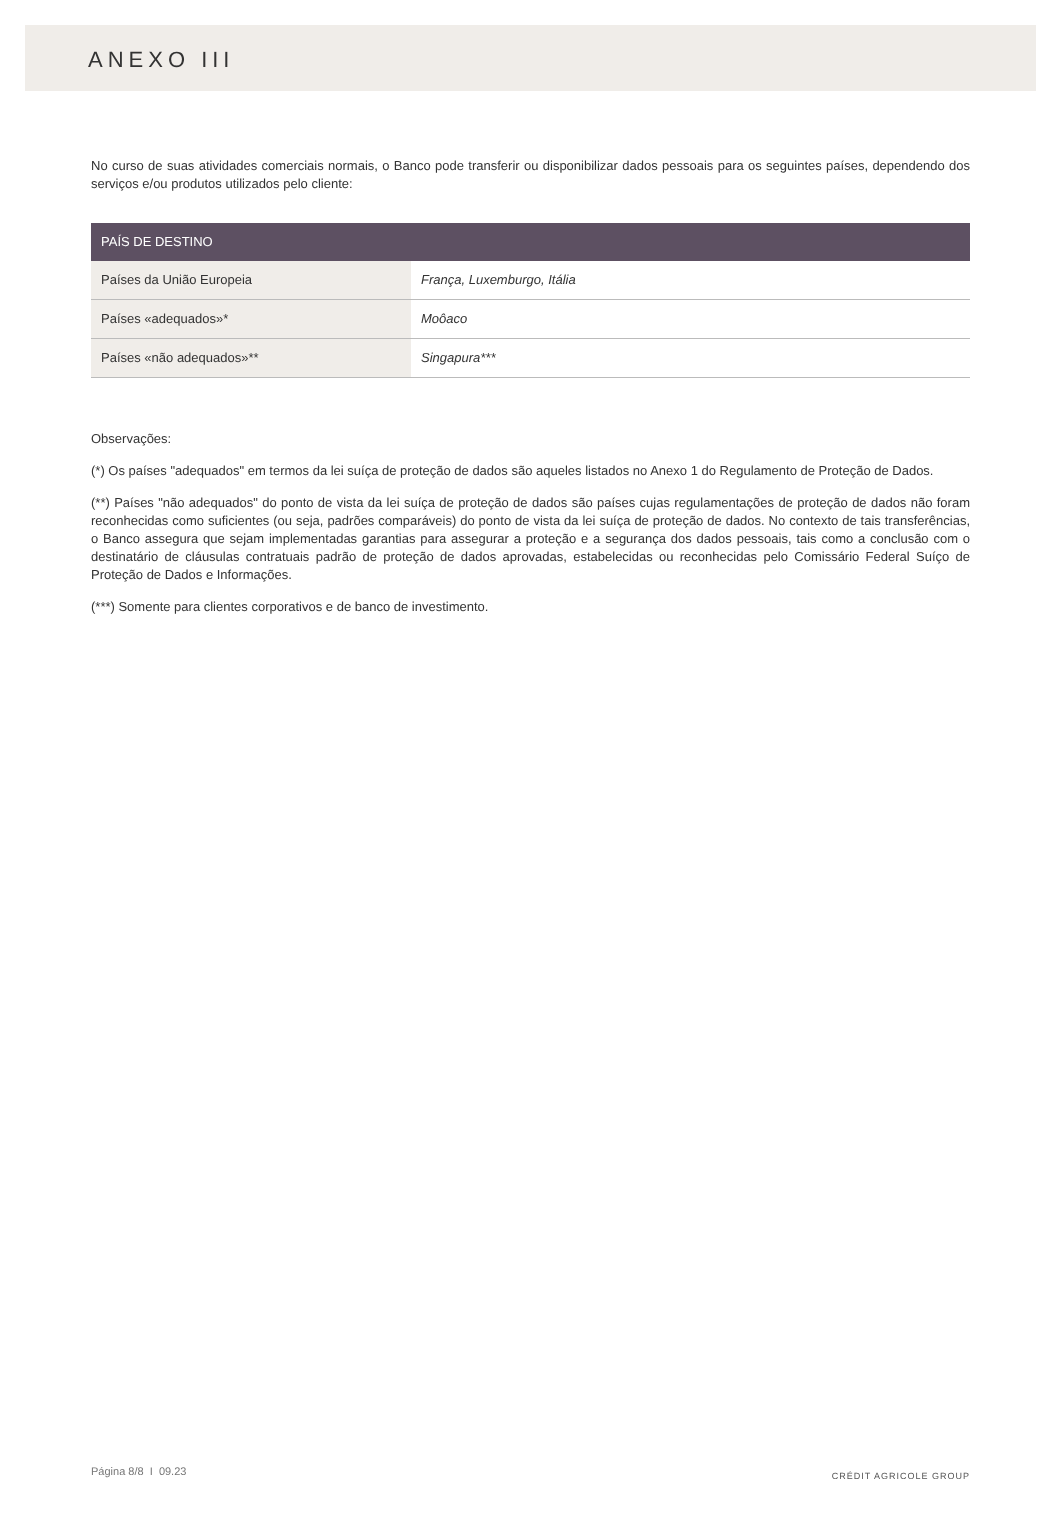ANEXO III
No curso de suas atividades comerciais normais, o Banco pode transferir ou disponibilizar dados pessoais para os seguintes países, dependendo dos serviços e/ou produtos utilizados pelo cliente:
| PAÍS DE DESTINO | |
| --- | --- |
| Países da União Europeia | França, Luxemburgo, Itália |
| Países «adequados»* | Moôaco |
| Países «não adequados»** | Singapura*** |
Observações:
(*) Os países "adequados" em termos da lei suíça de proteção de dados são aqueles listados no Anexo 1 do Regulamento de Proteção de Dados.
(**) Países "não adequados" do ponto de vista da lei suíça de proteção de dados são países cujas regulamentações de proteção de dados não foram reconhecidas como suficientes (ou seja, padrões comparáveis) do ponto de vista da lei suíça de proteção de dados. No contexto de tais transferências, o Banco assegura que sejam implementadas garantias para assegurar a proteção e a segurança dos dados pessoais, tais como a conclusão com o destinatário de cláusulas contratuais padrão de proteção de dados aprovadas, estabelecidas ou reconhecidas pelo Comissário Federal Suíço de Proteção de Dados e Informações.
(***) Somente para clientes corporativos e de banco de investimento.
Página 8/8 I 09.23 CRÉDIT AGRICOLE GROUP